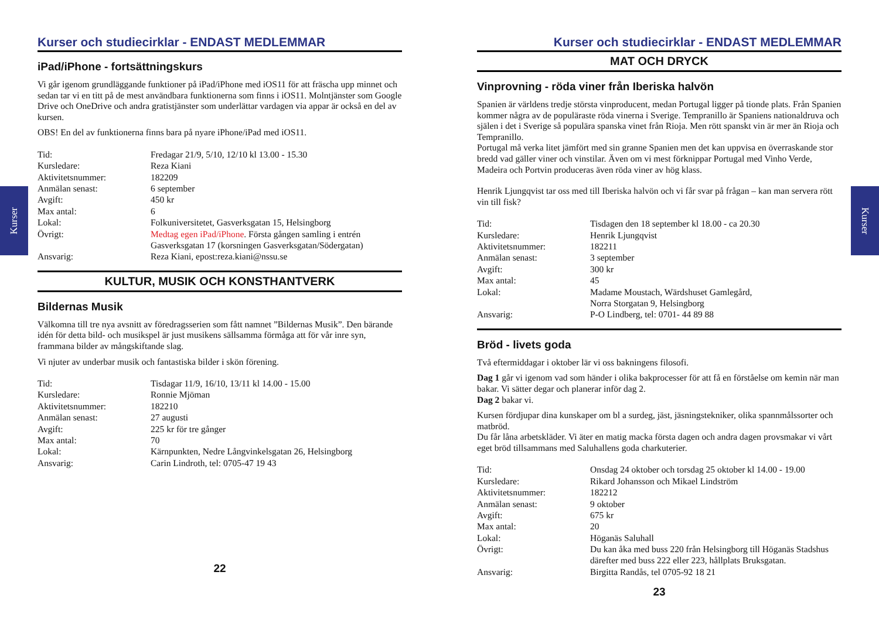Kurser
Kurser
Kurser och studiecirklar - ENDAST MEDLEMMAR
iPad/iPhone - fortsättningskurs
Vi går igenom grundläggande funktioner på iPad/iPhone med iOS11 för att fräscha upp minnet och sedan tar vi en titt på de mest användbara funktionerna som finns i iOS11. Molntjänster som Google Drive och OneDrive och andra gratistjänster som underlättar vardagen via appar är också en del av kursen.
OBS! En del av funktionerna finns bara på nyare iPhone/iPad med iOS11.
| Tid: | Fredagar 21/9, 5/10, 12/10 kl 13.00 - 15.30 |
| Kursledare: | Reza Kiani |
| Aktivitetsnummer: | 182209 |
| Anmälan senast: | 6 september |
| Avgift: | 450 kr |
| Max antal: | 6 |
| Lokal: | Folkuniversitetet, Gasverksgatan 15, Helsingborg |
| Övrigt: | Medtag egen iPad/iPhone . Första gången samling i entrén Gasverksgatan 17 (korsningen Gasverksgatan/Södergatan) |
| Ansvarig: | Reza Kiani, epost:reza.kiani@nssu.se |
KULTUR, MUSIK OCH KONSTHANTVERK
Bildernas Musik
Välkomna till tre nya avsnitt av föredragsserien som fått namnet ”Bildernas Musik”. Den bärande idén för detta bild- och musikspel är just musikens sällsamma förmåga att för vår inre syn, frammana bilder av mångskiftande slag.
Vi njuter av underbar musik och fantastiska bilder i skön förening.
| Tid: | Tisdagar 11/9, 16/10, 13/11 kl 14.00 - 15.00 |
| Kursledare: | Ronnie Mjöman |
| Aktivitetsnummer: | 182210 |
| Anmälan senast: | 27 augusti |
| Avgift: | 225 kr för tre gånger |
| Max antal: | 70 |
| Lokal: | Kärnpunkten, Nedre Långvinkelsgatan 26, Helsingborg |
| Ansvarig: | Carin Lindroth, tel: 0705-47 19 43 |
22
Kurser och studiecirklar - ENDAST MEDLEMMAR
MAT OCH DRYCK
Vinprovning - röda viner från Iberiska halvön
Spanien är världens tredje största vinproducent, medan Portugal ligger på tionde plats. Från Spanien kommer några av de populäraste röda vinerna i Sverige. Tempranillo är Spaniens nationaldruva och själen i det i Sverige så populära spanska vinet från Rioja. Men rött spanskt vin är mer än Rioja och Tempranillo.
Portugal må verka litet jämfört med sin granne Spanien men det kan uppvisa en överraskande stor bredd vad gäller viner och vinstilar. Även om vi mest förknippar Portugal med Vinho Verde, Madeira och Portvin produceras även röda viner av hög klass.
Henrik Ljungqvist tar oss med till Iberiska halvön och vi får svar på frågan – kan man servera rött vin till fisk?
| Tid: | Tisdagen den 18 september kl 18.00 - ca 20.30 |
| Kursledare: | Henrik Ljungqvist |
| Aktivitetsnummer: | 182211 |
| Anmälan senast: | 3 september |
| Avgift: | 300 kr |
| Max antal: | 45 |
| Lokal: | Madame Moustach, Wärdshuset Gamlegård, Norra Storgatan 9, Helsingborg |
| Ansvarig: | P-O Lindberg, tel: 0701- 44 89 88 |
Bröd - livets goda
Två eftermiddagar i oktober lär vi oss bakningens filosofi.
Dag 1 går vi igenom vad som händer i olika bakprocesser för att få en förståelse om kemin när man bakar. Vi sätter degar och planerar inför dag 2.
Dag 2 bakar vi.
Kursen fördjupar dina kunskaper om bl a surdeg, jäst, jäsningstekniker, olika spannmålssorter och matbröd.
Du får låna arbetskläder. Vi äter en matig macka första dagen och andra dagen provsmakar vi vårt eget bröd tillsammans med Saluhallens goda charkuterier.
| Tid: | Onsdag 24 oktober och torsdag 25 oktober kl 14.00 - 19.00 |
| Kursledare: | Rikard Johansson och Mikael Lindström |
| Aktivitetsnummer: | 182212 |
| Anmälan senast: | 9 oktober |
| Avgift: | 675 kr |
| Max antal: | 20 |
| Lokal: | Höganäs Saluhall |
| Övrigt: | Du kan åka med buss 220 från Helsingborg till Höganäs Stadshus därefter med buss 222 eller 223, hållplats Bruksgatan. |
| Ansvarig: | Birgitta Randås, tel 0705-92 18 21 |
23